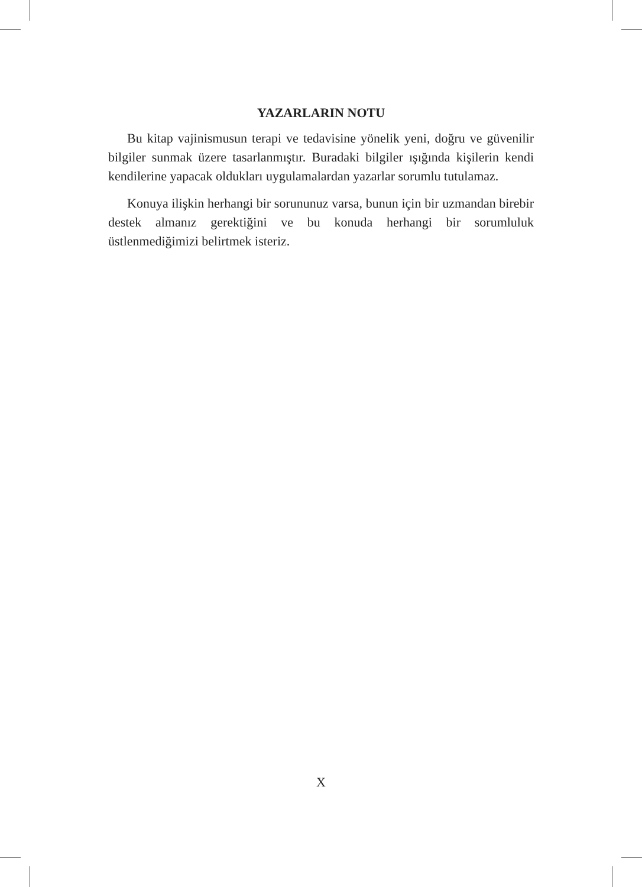YAZARLARIN NOTU
Bu kitap vajinismusun terapi ve tedavisine yönelik yeni, doğru ve güvenilir bilgiler sunmak üzere tasarlanmıştır. Buradaki bilgiler ışığında kişilerin kendi kendilerine yapacak oldukları uygulamalardan yazarlar sorumlu tutulamaz.
Konuya ilişkin herhangi bir sorununuz varsa, bunun için bir uzmandan birebir destek almanız gerektiğini ve bu konuda herhangi bir sorumluluk üstlenmediğimizi belirtmek isteriz.
X